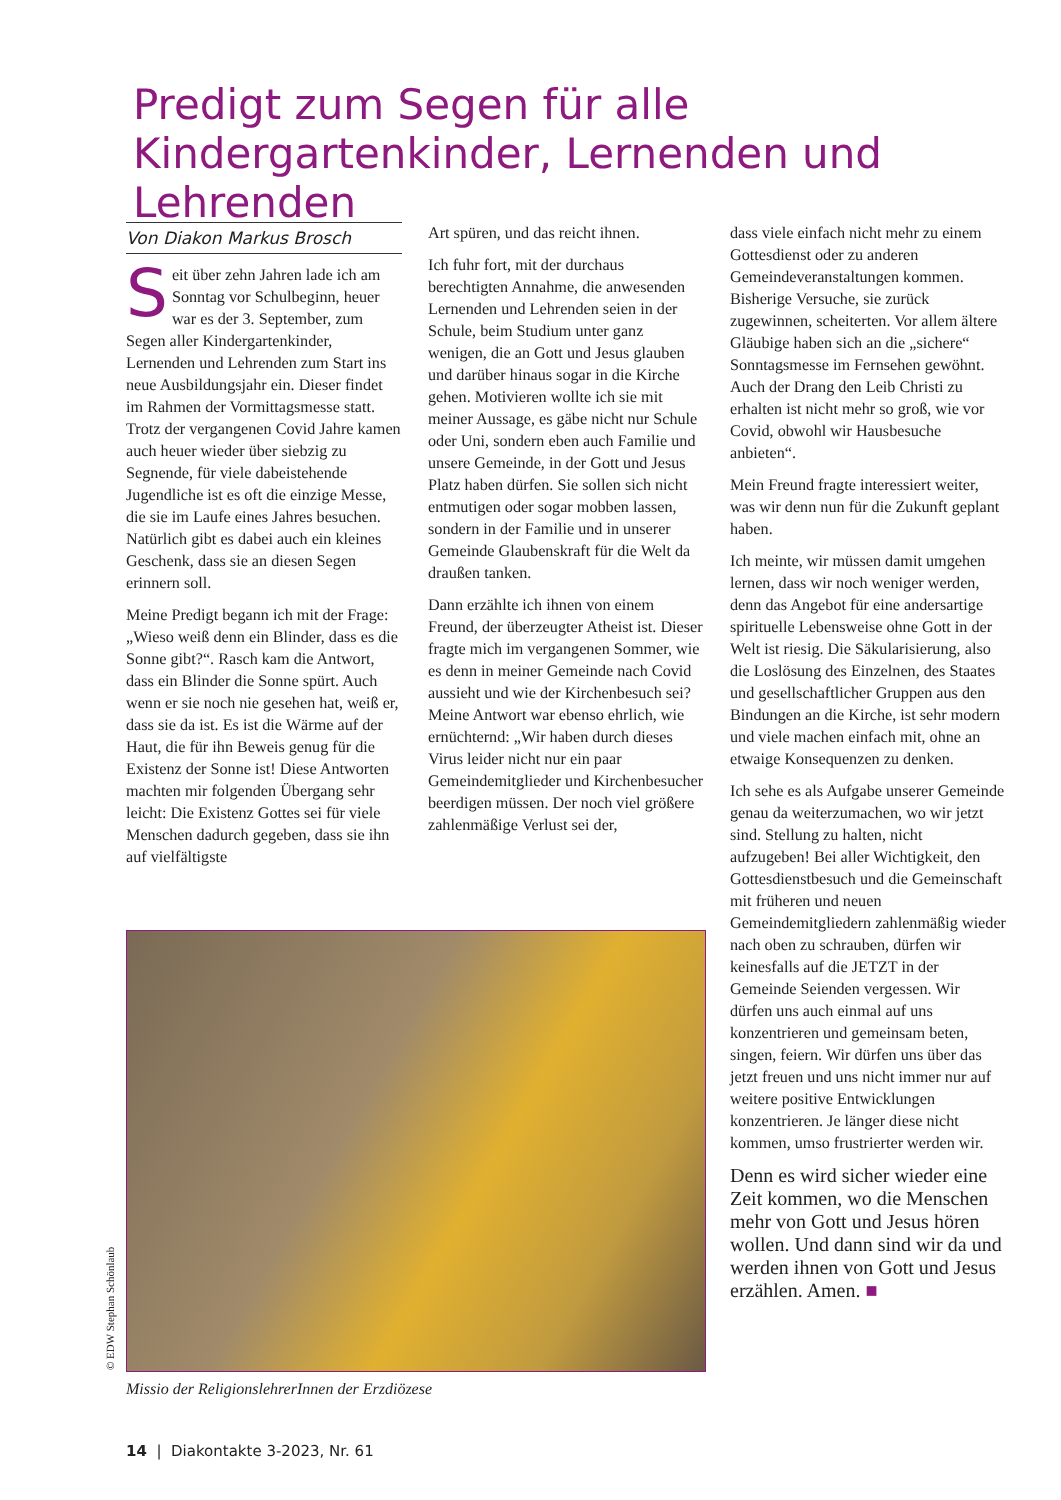Predigt zum Segen für alle Kindergartenkinder, Lernenden und Lehrenden
Von Diakon Markus Brosch
Seit über zehn Jahren lade ich am Sonntag vor Schulbeginn, heuer war es der 3. September, zum Segen aller Kindergartenkinder, Lernenden und Lehrenden zum Start ins neue Ausbildungsjahr ein. Dieser findet im Rahmen der Vormittagsmesse statt. Trotz der vergangenen Covid Jahre kamen auch heuer wieder über siebzig zu Segnende, für viele dabeistehende Jugendliche ist es oft die einzige Messe, die sie im Laufe eines Jahres besuchen. Natürlich gibt es dabei auch ein kleines Geschenk, dass sie an diesen Segen erinnern soll.
Meine Predigt begann ich mit der Frage: „Wieso weiß denn ein Blinder, dass es die Sonne gibt?“. Rasch kam die Antwort, dass ein Blinder die Sonne spürt. Auch wenn er sie noch nie gesehen hat, weiß er, dass sie da ist. Es ist die Wärme auf der Haut, die für ihn Beweis genug für die Existenz der Sonne ist! Diese Antworten machten mir folgenden Übergang sehr leicht: Die Existenz Gottes sei für viele Menschen dadurch gegeben, dass sie ihn auf vielfältigste
Art spüren, und das reicht ihnen.
Ich fuhr fort, mit der durchaus berechtigten Annahme, die anwesenden Lernenden und Lehrenden seien in der Schule, beim Studium unter ganz wenigen, die an Gott und Jesus glauben und darüber hinaus sogar in die Kirche gehen. Motivieren wollte ich sie mit meiner Aussage, es gäbe nicht nur Schule oder Uni, sondern eben auch Familie und unsere Gemeinde, in der Gott und Jesus Platz haben dürfen. Sie sollen sich nicht entmutigen oder sogar mobben lassen, sondern in der Familie und in unserer Gemeinde Glaubenskraft für die Welt da draußen tanken.
Dann erzählte ich ihnen von einem Freund, der überzeugter Atheist ist. Dieser fragte mich im vergangenen Sommer, wie es denn in meiner Gemeinde nach Covid aussieht und wie der Kirchenbesuch sei? Meine Antwort war ebenso ehrlich, wie ernüchternd: „Wir haben durch dieses Virus leider nicht nur ein paar Gemeindemitglieder und Kirchenbesucher beerdigen müssen. Der noch viel größere zahlenmäßige Verlust sei der,
dass viele einfach nicht mehr zu einem Gottesdienst oder zu anderen Gemeindeveranstaltungen kommen. Bisherige Versuche, sie zurück zugewinnen, scheiterten. Vor allem ältere Gläubige haben sich an die „sichere“ Sonntagsmesse im Fernsehen gewöhnt. Auch der Drang den Leib Christi zu erhalten ist nicht mehr so groß, wie vor Covid, obwohl wir Hausbesuche anbieten“.
Mein Freund fragte interessiert weiter, was wir denn nun für die Zukunft geplant haben.
Ich meinte, wir müssen damit umgehen lernen, dass wir noch weniger werden, denn das Angebot für eine andersartige spirituelle Lebensweise ohne Gott in der Welt ist riesig. Die Säkularisierung, also die Loslösung des Einzelnen, des Staates und gesellschaftlicher Gruppen aus den Bindungen an die Kirche, ist sehr modern und viele machen einfach mit, ohne an etwaige Konsequenzen zu denken.
Ich sehe es als Aufgabe unserer Gemeinde genau da weiterzumachen, wo wir jetzt sind. Stellung zu halten, nicht aufzugeben! Bei aller Wichtigkeit, den Gottesdienstbesuch und die Gemeinschaft mit früheren und neuen Gemeindemitgliedern zahlenmäßig wieder nach oben zu schrauben, dürfen wir keinesfalls auf die JETZT in der Gemeinde Seienden vergessen. Wir dürfen uns auch einmal auf uns konzentrieren und gemeinsam beten, singen, feiern. Wir dürfen uns über das jetzt freuen und uns nicht immer nur auf weitere positive Entwicklungen konzentrieren. Je länger diese nicht kommen, umso frustrierter werden wir.
Denn es wird sicher wieder eine Zeit kommen, wo die Menschen mehr von Gott und Jesus hören wollen. Und dann sind wir da und werden ihnen von Gott und Jesus erzählen. Amen. ■
© EDW Stephan Schönlaub
Missio der ReligionslehrerInnen der Erzdiözese
14 | Diakontakte 3-2023, Nr. 61